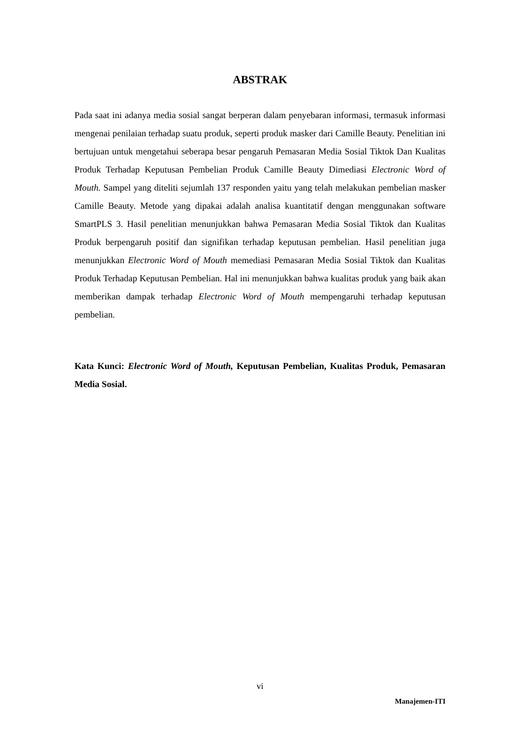ABSTRAK
Pada saat ini adanya media sosial sangat berperan dalam penyebaran informasi, termasuk informasi mengenai penilaian terhadap suatu produk, seperti produk masker dari Camille Beauty. Penelitian ini bertujuan untuk mengetahui seberapa besar pengaruh Pemasaran Media Sosial Tiktok Dan Kualitas Produk Terhadap Keputusan Pembelian Produk Camille Beauty Dimediasi Electronic Word of Mouth. Sampel yang diteliti sejumlah 137 responden yaitu yang telah melakukan pembelian masker Camille Beauty. Metode yang dipakai adalah analisa kuantitatif dengan menggunakan software SmartPLS 3. Hasil penelitian menunjukkan bahwa Pemasaran Media Sosial Tiktok dan Kualitas Produk berpengaruh positif dan signifikan terhadap keputusan pembelian. Hasil penelitian juga menunjukkan Electronic Word of Mouth memediasi Pemasaran Media Sosial Tiktok dan Kualitas Produk Terhadap Keputusan Pembelian. Hal ini menunjukkan bahwa kualitas produk yang baik akan memberikan dampak terhadap Electronic Word of Mouth mempengaruhi terhadap keputusan pembelian.
Kata Kunci: Electronic Word of Mouth, Keputusan Pembelian, Kualitas Produk, Pemasaran Media Sosial.
vi
Manajemen-ITI